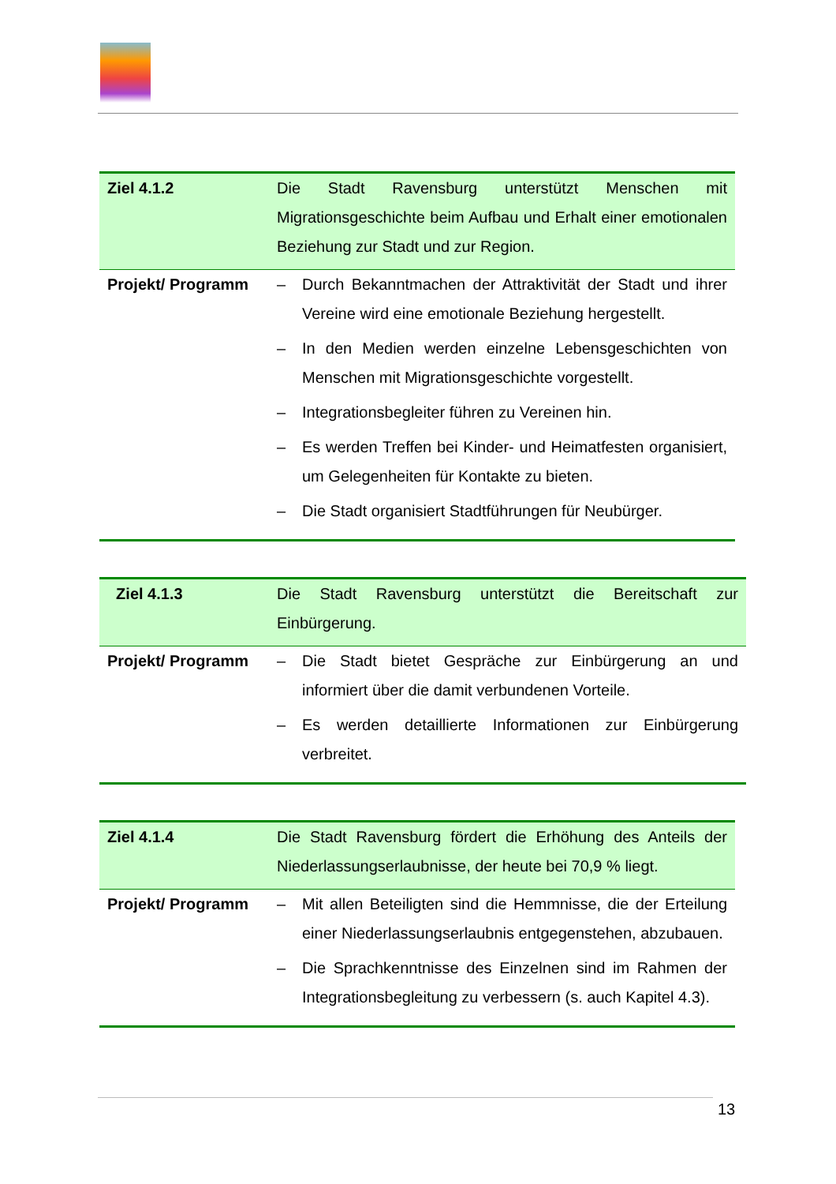| Ziel 4.1.2 | Die Stadt Ravensburg unterstützt Menschen mit Migrationsgeschichte beim Aufbau und Erhalt einer emotionalen Beziehung zur Stadt und zur Region. |
| Projekt/ Programm | – Durch Bekanntmachen der Attraktivität der Stadt und ihrer Vereine wird eine emotionale Beziehung hergestellt. – In den Medien werden einzelne Lebensgeschichten von Menschen mit Migrationsgeschichte vorgestellt. – Integrationsbegleiter führen zu Vereinen hin. – Es werden Treffen bei Kinder- und Heimatfesten organisiert, um Gelegenheiten für Kontakte zu bieten. – Die Stadt organisiert Stadtführungen für Neubürger. |
| Ziel 4.1.3 | Die Stadt Ravensburg unterstützt die Bereitschaft zur Einbürgerung. |
| Projekt/ Programm | – Die Stadt bietet Gespräche zur Einbürgerung an und informiert über die damit verbundenen Vorteile. – Es werden detaillierte Informationen zur Einbürgerung verbreitet. |
| Ziel 4.1.4 | Die Stadt Ravensburg fördert die Erhöhung des Anteils der Niederlassungserlaubnisse, der heute bei 70,9 % liegt. |
| Projekt/ Programm | – Mit allen Beteiligten sind die Hemmnisse, die der Erteilung einer Niederlassungserlaubnis entgegenstehen, abzubauen. – Die Sprachkenntnisse des Einzelnen sind im Rahmen der Integrationsbegleitung zu verbessern (s. auch Kapitel 4.3). |
13